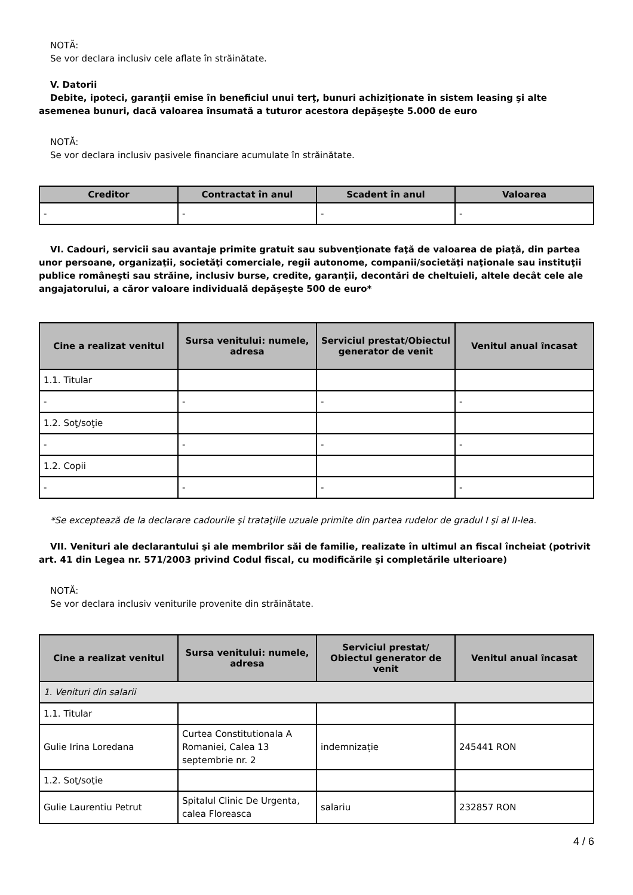NOTĂ:
Se vor declara inclusiv cele aflate în străinătate.
V. Datorii
Debite, ipoteci, garanţii emise în beneficiul unui terţ, bunuri achiziţionate în sistem leasing şi alte asemenea bunuri, dacă valoarea însumată a tuturor acestora depăşeşte 5.000 de euro
NOTĂ:
Se vor declara inclusiv pasivele financiare acumulate în străinătate.
| Creditor | Contractat în anul | Scadent în anul | Valoarea |
| --- | --- | --- | --- |
| - | - | - | - |
VI. Cadouri, servicii sau avantaje primite gratuit sau subvenţionate faţă de valoarea de piaţă, din partea unor persoane, organizaţii, societăţi comerciale, regii autonome, companii/societăţi naţionale sau instituţii publice româneşti sau străine, inclusiv burse, credite, garanţii, decontări de cheltuieli, altele decât cele ale angajatorului, a căror valoare individuală depăşeşte 500 de euro*
| Cine a realizat venitul | Sursa venitului: numele, adresa | Serviciul prestat/Obiectul generator de venit | Venitul anual încasat |
| --- | --- | --- | --- |
| 1.1. Titular | | | |
| - | - | - | - |
| 1.2. Soţ/soţie | | | |
| - | - | - | - |
| 1.2. Copii | | | |
| - | - | - | - |
*Se exceptează de la declarare cadourile şi trataţiile uzuale primite din partea rudelor de gradul I şi al II-lea.
VII. Venituri ale declarantului şi ale membrilor săi de familie, realizate în ultimul an fiscal încheiat (potrivit art. 41 din Legea nr. 571/2003 privind Codul fiscal, cu modificările şi completările ulterioare)
NOTĂ:
Se vor declara inclusiv veniturile provenite din străinătate.
| Cine a realizat venitul | Sursa venitului: numele, adresa | Serviciul prestat/ Obiectul generator de venit | Venitul anual încasat |
| --- | --- | --- | --- |
| 1. Venituri din salarii | | | |
| 1.1. Titular | | | |
| Gulie Irina Loredana | Curtea Constitutionala A Romaniei, Calea 13 septembrie nr. 2 | indemnizație | 245441 RON |
| 1.2. Soţ/soţie | | | |
| Gulie Laurentiu Petrut | Spitalul Clinic De Urgenta, calea Floreasca | salariu | 232857 RON |
4 / 6